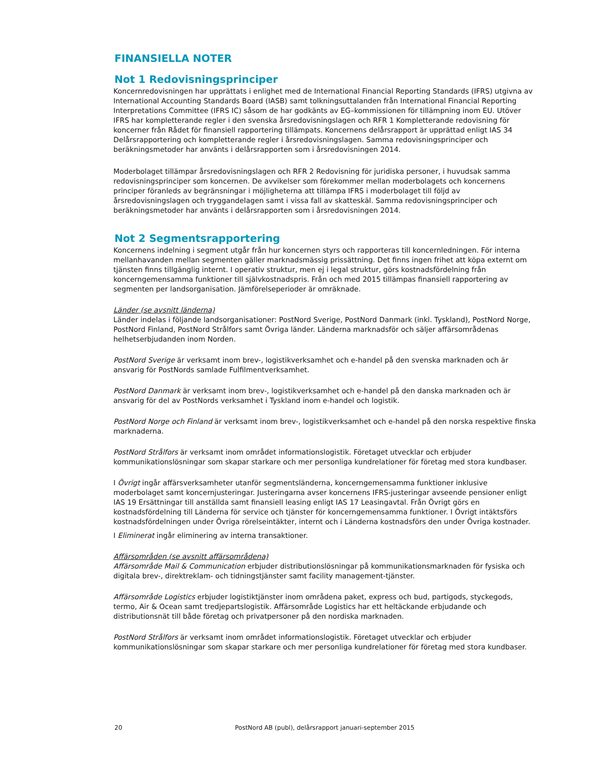FINANSIELLA NOTER
Not 1 Redovisningsprinciper
Koncernredovisningen har upprättats i enlighet med de International Financial Reporting Standards (IFRS) utgivna av International Accounting Standards Board (IASB) samt tolkningsuttalanden från International Financial Reporting Interpretations Committee (IFRS IC) såsom de har godkänts av EG–kommissionen för tillämpning inom EU. Utöver IFRS har kompletterande regler i den svenska årsredovisningslagen och RFR 1 Kompletterande redovisning för koncerner från Rådet för finansiell rapportering tillämpats. Koncernens delårsrapport är upprättad enligt IAS 34 Delårsrapportering och kompletterande regler i årsredovisningslagen. Samma redovisningsprinciper och beräkningsmetoder har använts i delårsrapporten som i årsredovisningen 2014.
Moderbolaget tillämpar årsredovisningslagen och RFR 2 Redovisning för juridiska personer, i huvudsak samma redovisningsprinciper som koncernen. De avvikelser som förekommer mellan moderbolagets och koncernens principer föranleds av begränsningar i möjligheterna att tillämpa IFRS i moderbolaget till följd av årsredovisningslagen och tryggandelagen samt i vissa fall av skatteskäl. Samma redovisningsprinciper och beräkningsmetoder har använts i delårsrapporten som i årsredovisningen 2014.
Not 2 Segmentsrapportering
Koncernens indelning i segment utgår från hur koncernen styrs och rapporteras till koncernledningen. För interna mellanhavanden mellan segmenten gäller marknadsmässig prissättning. Det finns ingen frihet att köpa externt om tjänsten finns tillgänglig internt. I operativ struktur, men ej i legal struktur, görs kostnadsfördelning från koncerngemensamma funktioner till självkostnadspris. Från och med 2015 tillämpas finansiell rapportering av segmenten per landsorganisation. Jämförelseperioder är omräknade.
Länder (se avsnitt länderna)
Länder indelas i följande landsorganisationer: PostNord Sverige, PostNord Danmark (inkl. Tyskland), PostNord Norge, PostNord Finland, PostNord Strålfors samt Övriga länder. Länderna marknadsför och säljer affärsområdenas helhetserbjudanden inom Norden.
PostNord Sverige är verksamt inom brev-, logistikverksamhet och e-handel på den svenska marknaden och är ansvarig för PostNords samlade Fulfilmentverksamhet.
PostNord Danmark är verksamt inom brev-, logistikverksamhet och e-handel på den danska marknaden och är ansvarig för del av PostNords verksamhet i Tyskland inom e-handel och logistik.
PostNord Norge och Finland är verksamt inom brev-, logistikverksamhet och e-handel på den norska respektive finska marknaderna.
PostNord Strålfors är verksamt inom området informationslogistik. Företaget utvecklar och erbjuder kommunikationslösningar som skapar starkare och mer personliga kundrelationer för företag med stora kundbaser.
I Övrigt ingår affärsverksamheter utanför segmentsländerna, koncerngemensamma funktioner inklusive moderbolaget samt koncernjusteringar. Justeringarna avser koncernens IFRS-justeringar avseende pensioner enligt IAS 19 Ersättningar till anställda samt finansiell leasing enligt IAS 17 Leasingavtal. Från Övrigt görs en kostnadsfördelning till Länderna för service och tjänster för koncerngemensamma funktioner. I Övrigt intäktsförs kostnadsfördelningen under Övriga rörelseintäkter, internt och i Länderna kostnadsförs den under Övriga kostnader.
I Eliminerat ingår eliminering av interna transaktioner.
Affärsområden (se avsnitt affärsområdena)
Affärsområde Mail & Communication erbjuder distributionslösningar på kommunikationsmarknaden för fysiska och digitala brev-, direktreklam- och tidningstjänster samt facility management-tjänster.
Affärsområde Logistics erbjuder logistiktjänster inom områdena paket, express och bud, partigods, styckegods, termo, Air & Ocean samt tredjepartslogistik. Affärsområde Logistics har ett heltäckande erbjudande och distributionsnät till både företag och privatpersoner på den nordiska marknaden.
PostNord Strålfors är verksamt inom området informationslogistik. Företaget utvecklar och erbjuder kommunikationslösningar som skapar starkare och mer personliga kundrelationer för företag med stora kundbaser.
20 PostNord AB (publ), delårsrapport januari-september 2015